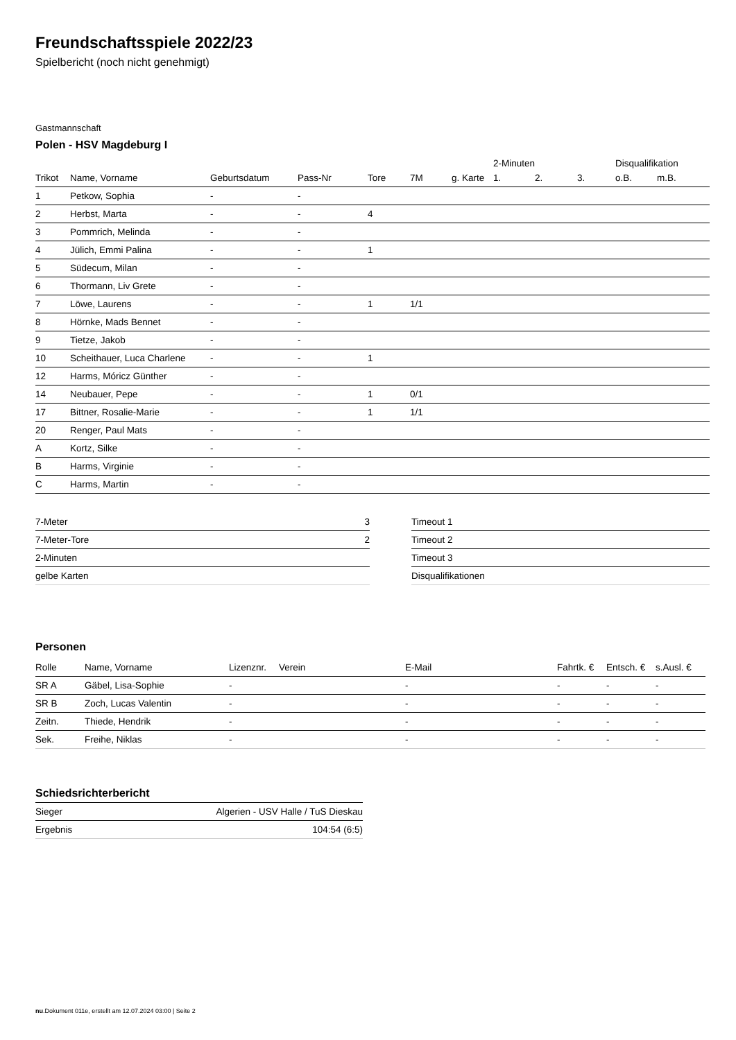Freundschaftsspiele 2022/23
Spielbericht (noch nicht genehmigt)
Gastmannschaft
Polen - HSV Magdeburg I
| | | | | | | | 2-Minuten | | | Disqualifikation | |
| --- | --- | --- | --- | --- | --- | --- | --- | --- | --- | --- | --- |
| Trikot | Name, Vorname | Geburtsdatum | Pass-Nr | Tore | 7M | g. Karte | 1. | 2. | 3. | o.B. | m.B. |
| 1 | Petkow, Sophia | - | - | | | | | | | | |
| 2 | Herbst, Marta | - | - | 4 | | | | | | | |
| 3 | Pommrich, Melinda | - | - | | | | | | | | |
| 4 | Jülich, Emmi Palina | - | - | 1 | | | | | | | |
| 5 | Südecum, Milan | - | - | | | | | | | | |
| 6 | Thormann, Liv Grete | - | - | | | | | | | | |
| 7 | Löwe, Laurens | - | - | 1 | 1/1 | | | | | | |
| 8 | Hörnke, Mads Bennet | - | - | | | | | | | | |
| 9 | Tietze, Jakob | - | - | | | | | | | | |
| 10 | Scheithauer, Luca Charlene | - | - | 1 | | | | | | | |
| 12 | Harms, Móricz Günther | - | - | | | | | | | | |
| 14 | Neubauer, Pepe | - | - | 1 | 0/1 | | | | | | |
| 17 | Bittner, Rosalie-Marie | - | - | 1 | 1/1 | | | | | | |
| 20 | Renger, Paul Mats | - | - | | | | | | | | |
| A | Kortz, Silke | - | - | | | | | | | | |
| B | Harms, Virginie | - | - | | | | | | | | |
| C | Harms, Martin | - | - | | | | | | | | |
| 7-Meter | 3 |
| 7-Meter-Tore | 2 |
| 2-Minuten | |
| gelbe Karten | |
| Timeout 1 |
| Timeout 2 |
| Timeout 3 |
| Disqualifikationen |
Personen
| Rolle | Name, Vorname | Lizenznr. | Verein | E-Mail | Fahrtk. € | Entsch. € | s.Ausl. € |
| --- | --- | --- | --- | --- | --- | --- | --- |
| SR A | Gäbel, Lisa-Sophie | - | | - | - | - | - |
| SR B | Zoch, Lucas Valentin | - | | - | - | - | - |
| Zeitn. | Thiede, Hendrik | - | | - | - | - | - |
| Sek. | Freihe, Niklas | - | | - | - | - | - |
Schiedsrichterbericht
| Sieger | Algerien - USV Halle / TuS Dieskau |
| Ergebnis | 104:54 (6:5) |
nu.Dokument 011e, erstellt am 12.07.2024 03:00 | Seite 2